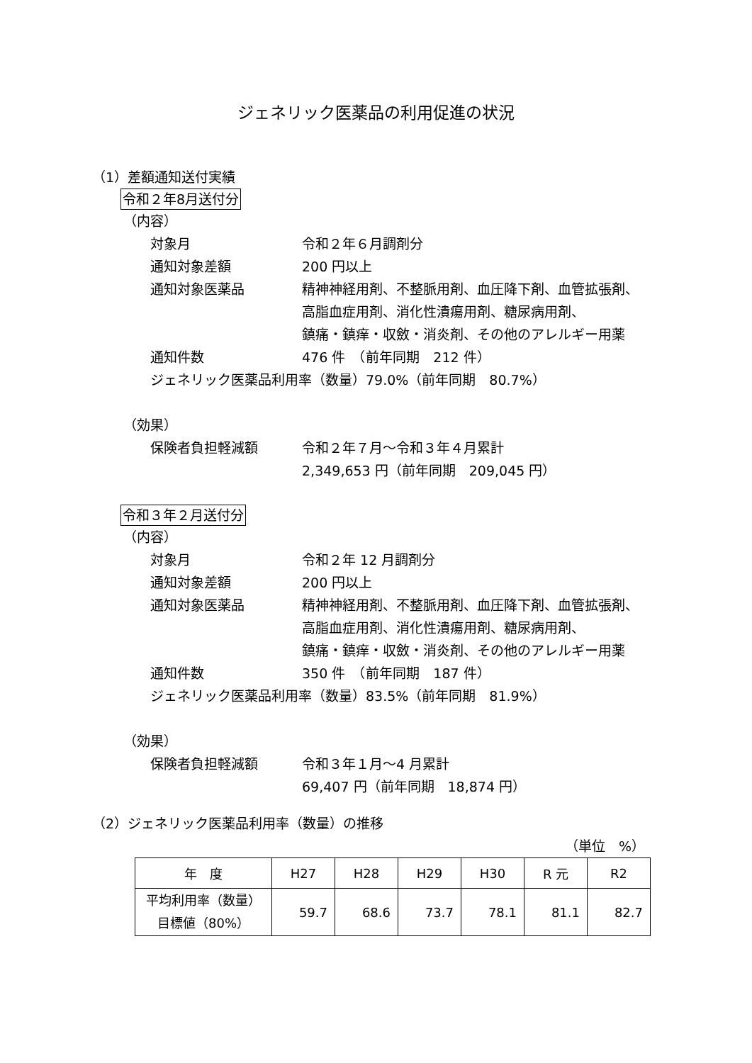ジェネリック医薬品の利用促進の状況
（1）差額通知送付実績
令和２年8月送付分
（内容）
対象月 令和２年６月調剤分
通知対象差額 200 円以上
通知対象医薬品 精神神経用剤、不整脈用剤、血圧降下剤、血管拡張剤、
高脂血症用剤、消化性潰瘍用剤、糖尿病用剤、
鎮痛・鎮痒・収斂・消炎剤、その他のアレルギー用薬
通知件数 476 件　（前年同期　212 件）
ジェネリック医薬品利用率（数量）79.0%（前年同期　80.7%）
（効果）
保険者負担軽減額 令和２年７月～令和３年４月累計
2,349,653 円（前年同期　209,045 円）
令和３年２月送付分
（内容）
対象月 令和２年 12 月調剤分
通知対象差額 200 円以上
通知対象医薬品 精神神経用剤、不整脈用剤、血圧降下剤、血管拡張剤、
高脂血症用剤、消化性潰瘍用剤、糖尿病用剤、
鎮痛・鎮痒・収斂・消炎剤、その他のアレルギー用薬
通知件数 350 件　（前年同期　187 件）
ジェネリック医薬品利用率（数量）83.5%（前年同期　81.9%）
（効果）
保険者負担軽減額 令和３年１月～4 月累計
69,407 円（前年同期　18,874 円）
（2）ジェネリック医薬品利用率（数量）の推移
（単位　%）
| 年 度 | H27 | H28 | H29 | H30 | R 元 | R2 |
| --- | --- | --- | --- | --- | --- | --- |
| 平均利用率（数量） 目標値（80%） | 59.7 | 68.6 | 73.7 | 78.1 | 81.1 | 82.7 |